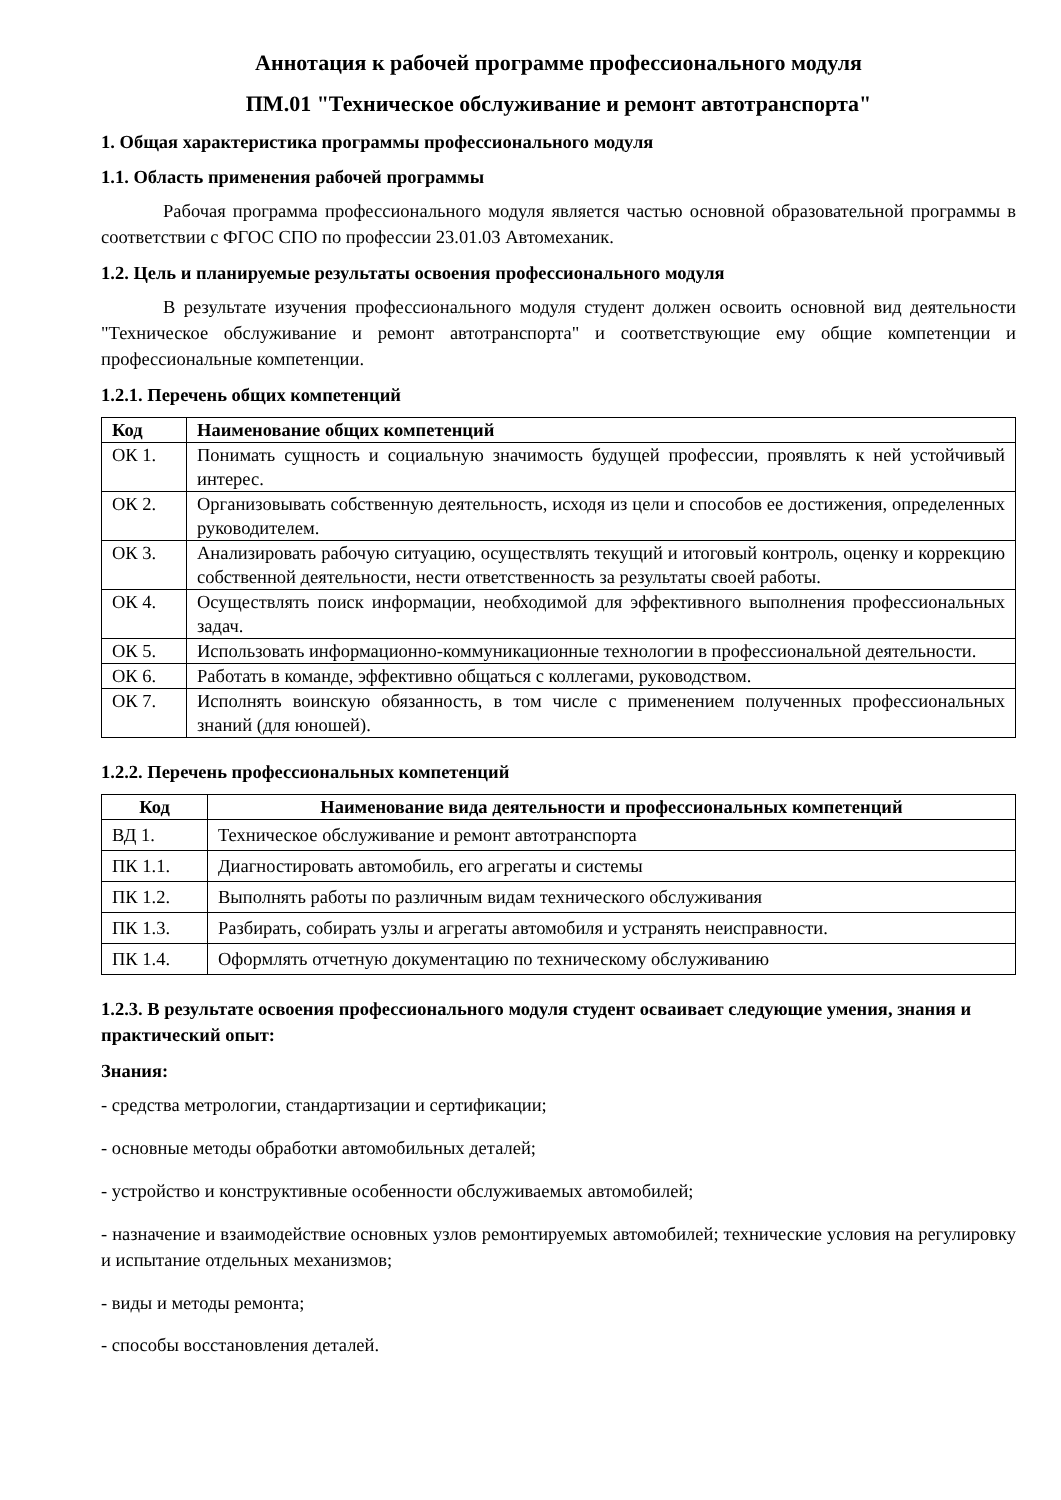Аннотация к рабочей программе профессионального модуля
ПМ.01 "Техническое обслуживание и ремонт автотранспорта"
1. Общая характеристика программы профессионального модуля
1.1. Область применения рабочей программы
Рабочая программа профессионального модуля является частью основной образовательной программы в соответствии с ФГОС СПО по профессии 23.01.03 Автомеханик.
1.2. Цель и планируемые результаты освоения профессионального модуля
В результате изучения профессионального модуля студент должен освоить основной вид деятельности "Техническое обслуживание и ремонт автотранспорта" и соответствующие ему общие компетенции и профессиональные компетенции.
1.2.1. Перечень общих компетенций
| Код | Наименование общих компетенций |
| --- | --- |
| ОК 1. | Понимать сущность и социальную значимость будущей профессии, проявлять к ней устойчивый интерес. |
| ОК 2. | Организовывать собственную деятельность, исходя из цели и способов ее достижения, определенных руководителем. |
| ОК 3. | Анализировать рабочую ситуацию, осуществлять текущий и итоговый контроль, оценку и коррекцию собственной деятельности, нести ответственность за результаты своей работы. |
| ОК 4. | Осуществлять поиск информации, необходимой для эффективного выполнения профессиональных задач. |
| ОК 5. | Использовать информационно-коммуникационные технологии в профессиональной деятельности. |
| ОК 6. | Работать в команде, эффективно общаться с коллегами, руководством. |
| ОК 7. | Исполнять воинскую обязанность, в том числе с применением полученных профессиональных знаний (для юношей). |
1.2.2. Перечень профессиональных компетенций
| Код | Наименование вида деятельности и профессиональных компетенций |
| --- | --- |
| ВД 1. | Техническое обслуживание и ремонт автотранспорта |
| ПК 1.1. | Диагностировать автомобиль, его агрегаты и системы |
| ПК 1.2. | Выполнять работы по различным видам технического обслуживания |
| ПК 1.3. | Разбирать, собирать узлы и агрегаты автомобиля и устранять неисправности. |
| ПК 1.4. | Оформлять отчетную документацию по техническому обслуживанию |
1.2.3. В результате освоения профессионального модуля студент осваивает следующие умения, знания и практический опыт:
Знания:
- средства метрологии, стандартизации и сертификации;
- основные методы обработки автомобильных деталей;
- устройство и конструктивные особенности обслуживаемых автомобилей;
- назначение и взаимодействие основных узлов ремонтируемых автомобилей; технические условия на регулировку и испытание отдельных механизмов;
- виды и методы ремонта;
- способы восстановления деталей.